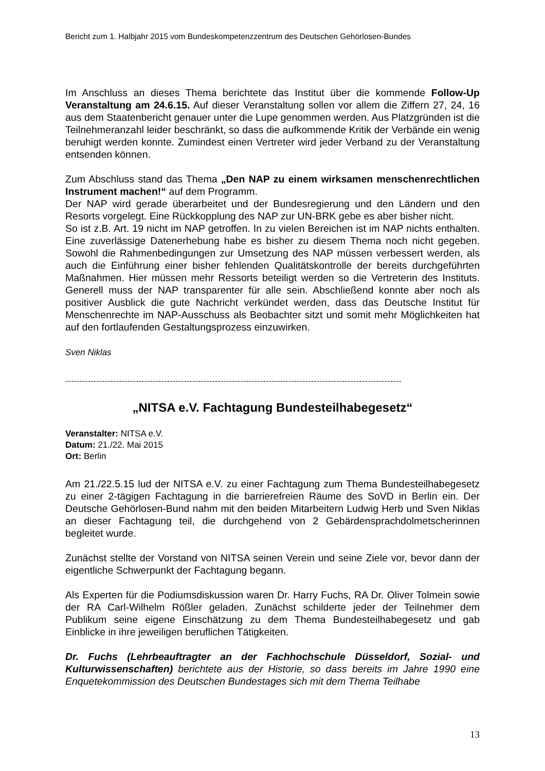Bericht zum 1. Halbjahr 2015 vom Bundeskompetenzzentrum des Deutschen Gehörlosen-Bundes
Im Anschluss an dieses Thema berichtete das Institut über die kommende Follow-Up Veranstaltung am 24.6.15. Auf dieser Veranstaltung sollen vor allem die Ziffern 27, 24, 16 aus dem Staatenbericht genauer unter die Lupe genommen werden. Aus Platzgründen ist die Teilnehmeranzahl leider beschränkt, so dass die aufkommende Kritik der Verbände ein wenig beruhigt werden konnte. Zumindest einen Vertreter wird jeder Verband zu der Veranstaltung entsenden können.
Zum Abschluss stand das Thema „Den NAP zu einem wirksamen menschenrechtlichen Instrument machen!“ auf dem Programm.
Der NAP wird gerade überarbeitet und der Bundesregierung und den Ländern und den Resorts vorgelegt. Eine Rückkopplung des NAP zur UN-BRK gebe es aber bisher nicht.
So ist z.B. Art. 19 nicht im NAP getroffen. In zu vielen Bereichen ist im NAP nichts enthalten. Eine zuverlässige Datenerhebung habe es bisher zu diesem Thema noch nicht gegeben. Sowohl die Rahmenbedingungen zur Umsetzung des NAP müssen verbessert werden, als auch die Einführung einer bisher fehlenden Qualitätskontrolle der bereits durchgeführten Maßnahmen. Hier müssen mehr Ressorts beteiligt werden so die Vertreterin des Instituts. Generell muss der NAP transparenter für alle sein. Abschließend konnte aber noch als positiver Ausblick die gute Nachricht verkündet werden, dass das Deutsche Institut für Menschenrechte im NAP-Ausschuss als Beobachter sitzt und somit mehr Möglichkeiten hat auf den fortlaufenden Gestaltungsprozess einzuwirken.
Sven Niklas
-----------------------------------------------------------------------------------------------------------------------
„NITSA e.V. Fachtagung Bundesteilhabegesetz“
Veranstalter: NITSA e.V.
Datum: 21./22. Mai 2015
Ort: Berlin
Am 21./22.5.15 lud der NITSA e.V. zu einer Fachtagung zum Thema Bundesteilhabegesetz zu einer 2-tägigen Fachtagung in die barrierefreien Räume des SoVD in Berlin ein. Der Deutsche Gehörlosen-Bund nahm mit den beiden Mitarbeitern Ludwig Herb und Sven Niklas an dieser Fachtagung teil, die durchgehend von 2 Gebärdensprachdolmetscherinnen begleitet wurde.
Zunächst stellte der Vorstand von NITSA seinen Verein und seine Ziele vor, bevor dann der eigentliche Schwerpunkt der Fachtagung begann.
Als Experten für die Podiumsdiskussion waren Dr. Harry Fuchs, RA Dr. Oliver Tolmein sowie der RA Carl-Wilhelm Rößler geladen. Zunächst schilderte jeder der Teilnehmer dem Publikum seine eigene Einschätzung zu dem Thema Bundesteilhabegesetz und gab Einblicke in ihre jeweiligen beruflichen Tätigkeiten.
Dr. Fuchs (Lehrbeauftragter an der Fachhochschule Düsseldorf, Sozial- und Kulturwissenschaften) berichtete aus der Historie, so dass bereits im Jahre 1990 eine Enquetekommission des Deutschen Bundestages sich mit dem Thema Teilhabe
13